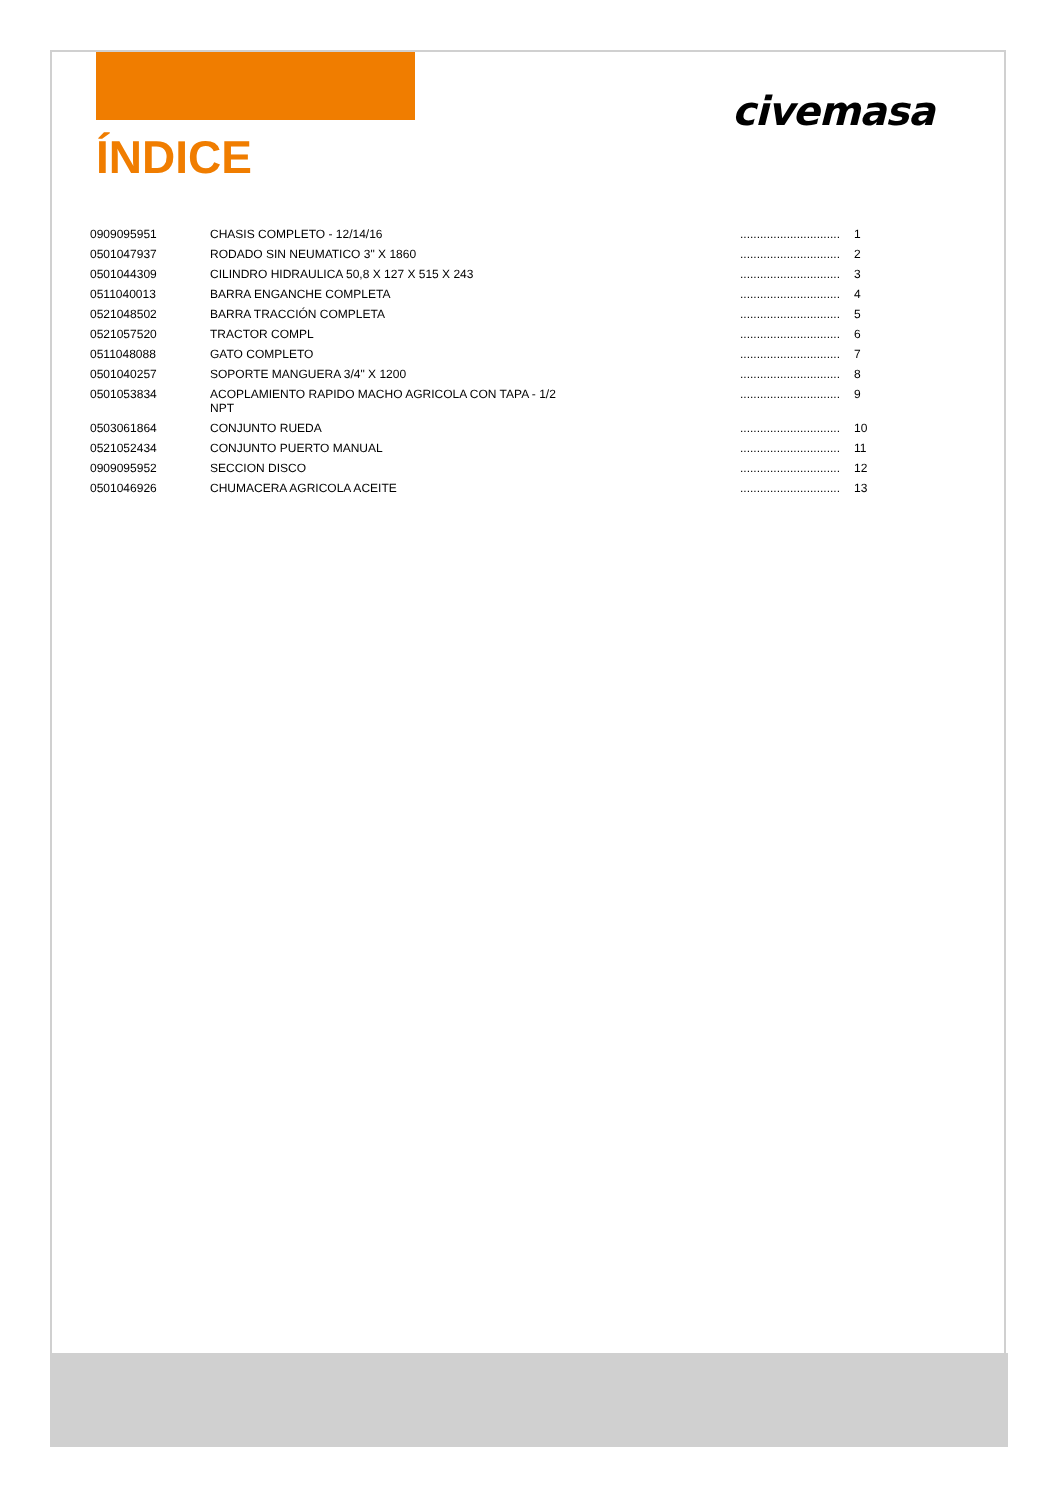civemasa
ÍNDICE
| 0909095951 | CHASIS COMPLETO - 12/14/16 | .............................. | 1 |
| 0501047937 | RODADO SIN NEUMATICO 3" X 1860 | .............................. | 2 |
| 0501044309 | CILINDRO HIDRAULICA 50,8 X 127 X 515 X 243 | .............................. | 3 |
| 0511040013 | BARRA ENGANCHE COMPLETA | .............................. | 4 |
| 0521048502 | BARRA TRACCIÓN COMPLETA | .............................. | 5 |
| 0521057520 | TRACTOR COMPL | .............................. | 6 |
| 0511048088 | GATO COMPLETO | .............................. | 7 |
| 0501040257 | SOPORTE MANGUERA 3/4" X 1200 | .............................. | 8 |
| 0501053834 | ACOPLAMIENTO RAPIDO MACHO AGRICOLA CON TAPA - 1/2 NPT | .............................. | 9 |
| 0503061864 | CONJUNTO RUEDA | .............................. | 10 |
| 0521052434 | CONJUNTO PUERTO MANUAL | .............................. | 11 |
| 0909095952 | SECCION DISCO | .............................. | 12 |
| 0501046926 | CHUMACERA AGRICOLA ACEITE | .............................. | 13 |